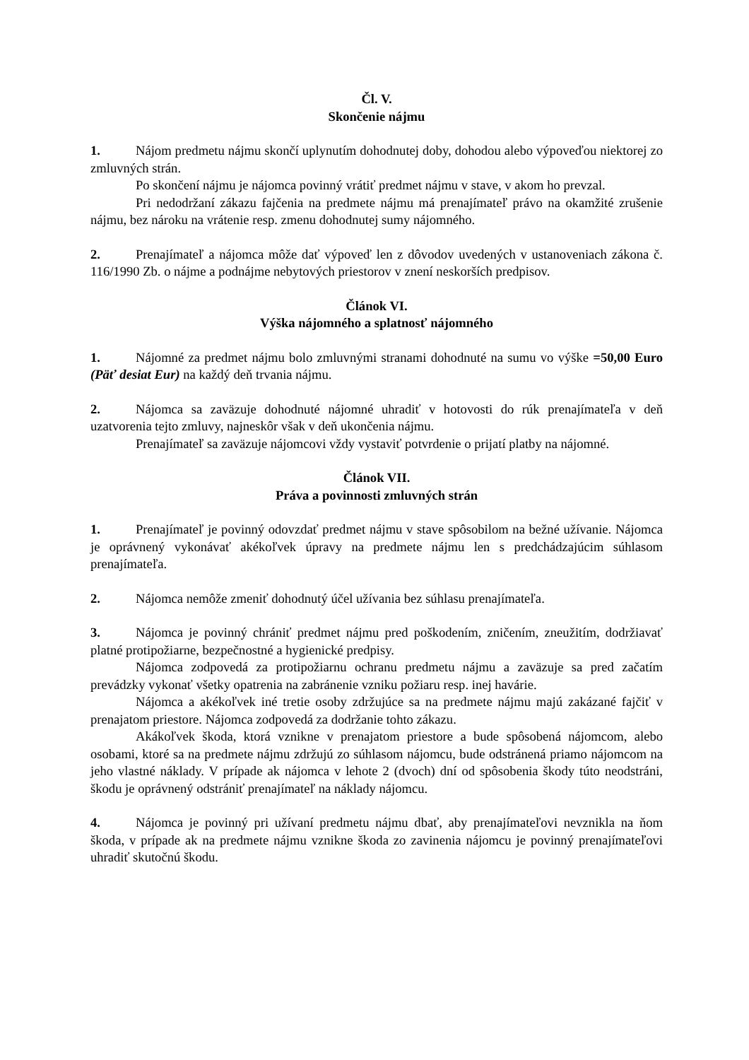Čl. V.
Skončenie nájmu
1. Nájom predmetu nájmu skončí uplynutím dohodnutej doby, dohodou alebo výpoveďou niektorej zo zmluvných strán.
Po skončení nájmu je nájomca povinný vrátiť predmet nájmu v stave, v akom ho prevzal.
Pri nedodržaní zákazu fajčenia na predmete nájmu má prenajímateľ právo na okamžité zrušenie nájmu, bez nároku na vrátenie resp. zmenu dohodnutej sumy nájomného.
2. Prenajímateľ a nájomca môže dať výpoveď len z dôvodov uvedených v ustanoveniach zákona č. 116/1990 Zb. o nájme a podnájme nebytových priestorov v znení neskorších predpisov.
Článok VI.
Výška nájomného a splatnosť nájomného
1. Nájomné za predmet nájmu bolo zmluvnými stranami dohodnuté na sumu vo výške =50,00 Euro (Päť desiat Eur) na každý deň trvania nájmu.
2. Nájomca sa zaväzuje dohodnuté nájomné uhradiť v hotovosti do rúk prenajímateľa v deň uzatvorenia tejto zmluvy, najneskôr však v deň ukončenia nájmu.
Prenajímateľ sa zaväzuje nájomcovi vždy vystaviť potvrdenie o prijatí platby na nájomné.
Článok VII.
Práva a povinnosti zmluvných strán
1. Prenajímateľ je povinný odovzdať predmet nájmu v stave spôsobilom na bežné užívanie. Nájomca je oprávnený vykonávať akékoľvek úpravy na predmete nájmu len s predchádzajúcim súhlasom prenajímateľa.
2. Nájomca nemôže zmeniť dohodnutý účel užívania bez súhlasu prenajímateľa.
3. Nájomca je povinný chrániť predmet nájmu pred poškodením, zničením, zneužitím, dodržiavať platné protipožiarne, bezpečnostné a hygienické predpisy.
Nájomca zodpovedá za protipožiarnu ochranu predmetu nájmu a zaväzuje sa pred začatím prevádzky vykonať všetky opatrenia na zabránenie vzniku požiaru resp. inej havárie.
Nájomca a akékoľvek iné tretie osoby zdržujúce sa na predmete nájmu majú zakázané fajčiť v prenajatom priestore. Nájomca zodpovedá za dodržanie tohto zákazu.
Akákoľvek škoda, ktorá vznikne v prenajatom priestore a bude spôsobená nájomcom, alebo osobami, ktoré sa na predmete nájmu zdržujú zo súhlasom nájomcu, bude odstránená priamo nájomcom na jeho vlastné náklady. V prípade ak nájomca v lehote 2 (dvoch) dní od spôsobenia škody túto neodstráni, škodu je oprávnený odstrániť prenajímateľ na náklady nájomcu.
4. Nájomca je povinný pri užívaní predmetu nájmu dbať, aby prenajímateľovi nevznikla na ňom škoda, v prípade ak na predmete nájmu vznikne škoda zo zavinenia nájomcu je povinný prenajímateľovi uhradiť skutočnú škodu.